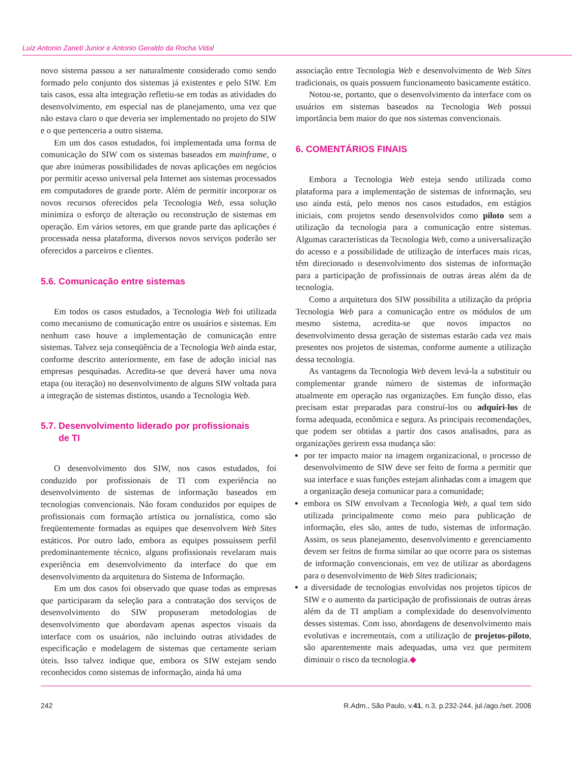Luiz Antonio Zaneti Junior e Antonio Geraldo da Rocha Vidal
novo sistema passou a ser naturalmente considerado como sendo formado pelo conjunto dos sistemas já existentes e pelo SIW. Em tais casos, essa alta integração refletiu-se em todas as atividades do desenvolvimento, em especial nas de planejamento, uma vez que não estava claro o que deveria ser implementado no projeto do SIW e o que pertenceria a outro sistema.
Em um dos casos estudados, foi implementada uma forma de comunicação do SIW com os sistemas baseados em mainframe, o que abre inúmeras possibilidades de novas aplicações em negócios por permitir acesso universal pela Internet aos sistemas processados em computadores de grande porte. Além de permitir incorporar os novos recursos oferecidos pela Tecnologia Web, essa solução minimiza o esforço de alteração ou reconstrução de sistemas em operação. Em vários setores, em que grande parte das aplicações é processada nessa plataforma, diversos novos serviços poderão ser oferecidos a parceiros e clientes.
5.6. Comunicação entre sistemas
Em todos os casos estudados, a Tecnologia Web foi utilizada como mecanismo de comunicação entre os usuários e sistemas. Em nenhum caso houve a implementação de comunicação entre sistemas. Talvez seja conseqüência de a Tecnologia Web ainda estar, conforme descrito anteriormente, em fase de adoção inicial nas empresas pesquisadas. Acredita-se que deverá haver uma nova etapa (ou iteração) no desenvolvimento de alguns SIW voltada para a integração de sistemas distintos, usando a Tecnologia Web.
5.7. Desenvolvimento liderado por profissionais
de TI
O desenvolvimento dos SIW, nos casos estudados, foi conduzido por profissionais de TI com experiência no desenvolvimento de sistemas de informação baseados em tecnologias convencionais. Não foram conduzidos por equipes de profissionais com formação artística ou jornalística, como são freqüentemente formadas as equipes que desenvolvem Web Sites estáticos. Por outro lado, embora as equipes possuíssem perfil predominantemente técnico, alguns profissionais revelaram mais experiência em desenvolvimento da interface do que em desenvolvimento da arquitetura do Sistema de Informação.
Em um dos casos foi observado que quase todas as empresas que participaram da seleção para a contratação dos serviços de desenvolvimento do SIW propuseram metodologias de desenvolvimento que abordavam apenas aspectos visuais da interface com os usuários, não incluindo outras atividades de especificação e modelagem de sistemas que certamente seriam úteis. Isso talvez indique que, embora os SIW estejam sendo reconhecidos como sistemas de informação, ainda há uma
associação entre Tecnologia Web e desenvolvimento de Web Sites tradicionais, os quais possuem funcionamento basicamente estático.
Notou-se, portanto, que o desenvolvimento da interface com os usuários em sistemas baseados na Tecnologia Web possui importância bem maior do que nos sistemas convencionais.
6. COMENTÁRIOS FINAIS
Embora a Tecnologia Web esteja sendo utilizada como plataforma para a implementação de sistemas de informação, seu uso ainda está, pelo menos nos casos estudados, em estágios iniciais, com projetos sendo desenvolvidos como piloto sem a utilização da tecnologia para a comunicação entre sistemas. Algumas características da Tecnologia Web, como a universalização do acesso e a possibilidade de utilização de interfaces mais ricas, têm direcionado o desenvolvimento dos sistemas de informação para a participação de profissionais de outras áreas além da de tecnologia.
Como a arquitetura dos SIW possibilita a utilização da própria Tecnologia Web para a comunicação entre os módulos de um mesmo sistema, acredita-se que novos impactos no desenvolvimento dessa geração de sistemas estarão cada vez mais presentes nos projetos de sistemas, conforme aumente a utilização dessa tecnologia.
As vantagens da Tecnologia Web devem levá-la a substituir ou complementar grande número de sistemas de informação atualmente em operação nas organizações. Em função disso, elas precisam estar preparadas para construí-los ou adquiri-los de forma adequada, econômica e segura. As principais recomendações, que podem ser obtidas a partir dos casos analisados, para as organizações gerirem essa mudança são:
por ter impacto maior na imagem organizacional, o processo de desenvolvimento de SIW deve ser feito de forma a permitir que sua interface e suas funções estejam alinhadas com a imagem que a organização deseja comunicar para a comunidade;
embora os SIW envolvam a Tecnologia Web, a qual tem sido utilizada principalmente como meio para publicação de informação, eles são, antes de tudo, sistemas de informação. Assim, os seus planejamento, desenvolvimento e gerenciamento devem ser feitos de forma similar ao que ocorre para os sistemas de informação convencionais, em vez de utilizar as abordagens para o desenvolvimento de Web Sites tradicionais;
a diversidade de tecnologias envolvidas nos projetos típicos de SIW e o aumento da participação de profissionais de outras áreas além da de TI ampliam a complexidade do desenvolvimento desses sistemas. Com isso, abordagens de desenvolvimento mais evolutivas e incrementais, com a utilização de projetos-piloto, são aparentemente mais adequadas, uma vez que permitem diminuir o risco da tecnologia.◆
242 R.Adm., São Paulo, v.41, n.3, p.232-244, jul./ago./set. 2006